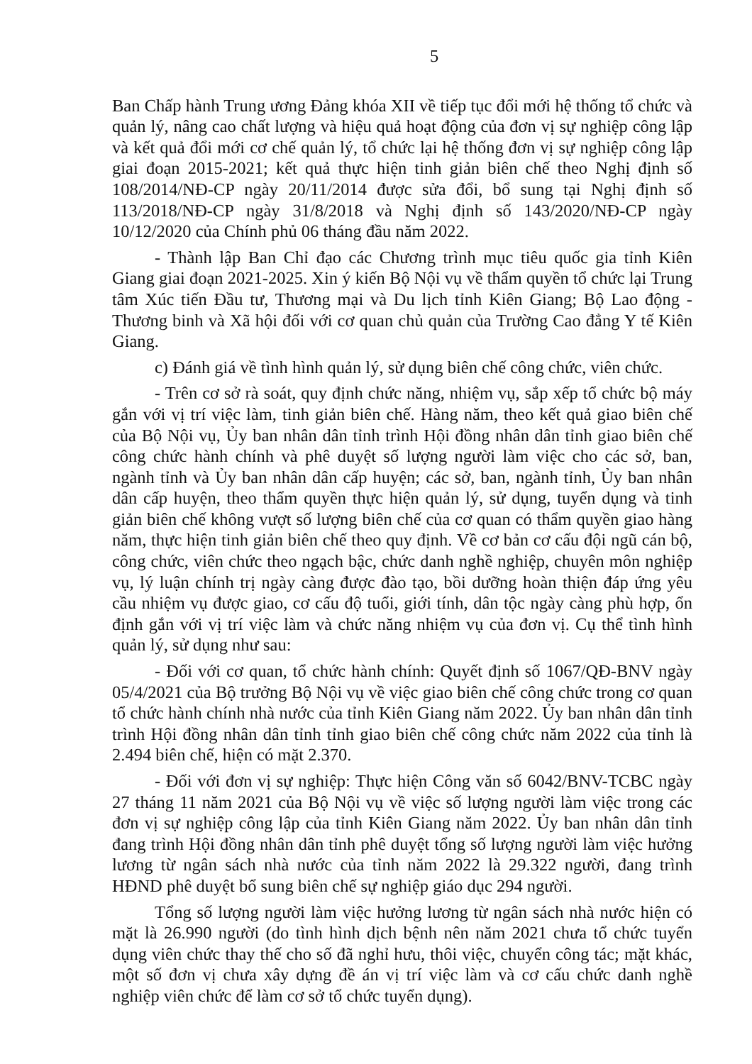5
Ban Chấp hành Trung ương Đảng khóa XII về tiếp tục đổi mới hệ thống tổ chức và quản lý, nâng cao chất lượng và hiệu quả hoạt động của đơn vị sự nghiệp công lập và kết quả đổi mới cơ chế quản lý, tổ chức lại hệ thống đơn vị sự nghiệp công lập giai đoạn 2015-2021; kết quả thực hiện tinh giản biên chế theo Nghị định số 108/2014/NĐ-CP ngày 20/11/2014 được sửa đổi, bổ sung tại Nghị định số 113/2018/NĐ-CP ngày 31/8/2018 và Nghị định số 143/2020/NĐ-CP ngày 10/12/2020 của Chính phủ 06 tháng đầu năm 2022.
- Thành lập Ban Chỉ đạo các Chương trình mục tiêu quốc gia tỉnh Kiên Giang giai đoạn 2021-2025. Xin ý kiến Bộ Nội vụ về thẩm quyền tổ chức lại Trung tâm Xúc tiến Đầu tư, Thương mại và Du lịch tỉnh Kiên Giang; Bộ Lao động - Thương binh và Xã hội đối với cơ quan chủ quản của Trường Cao đẳng Y tế Kiên Giang.
c) Đánh giá về tình hình quản lý, sử dụng biên chế công chức, viên chức.
- Trên cơ sở rà soát, quy định chức năng, nhiệm vụ, sắp xếp tổ chức bộ máy gắn với vị trí việc làm, tinh giản biên chế. Hàng năm, theo kết quả giao biên chế của Bộ Nội vụ, Ủy ban nhân dân tỉnh trình Hội đồng nhân dân tỉnh giao biên chế công chức hành chính và phê duyệt số lượng người làm việc cho các sở, ban, ngành tỉnh và Ủy ban nhân dân cấp huyện; các sở, ban, ngành tỉnh, Ủy ban nhân dân cấp huyện, theo thẩm quyền thực hiện quản lý, sử dụng, tuyển dụng và tinh giản biên chế không vượt số lượng biên chế của cơ quan có thẩm quyền giao hàng năm, thực hiện tinh giản biên chế theo quy định. Về cơ bản cơ cấu đội ngũ cán bộ, công chức, viên chức theo ngạch bậc, chức danh nghề nghiệp, chuyên môn nghiệp vụ, lý luận chính trị ngày càng được đào tạo, bồi dưỡng hoàn thiện đáp ứng yêu cầu nhiệm vụ được giao, cơ cấu độ tuổi, giới tính, dân tộc ngày càng phù hợp, ổn định gắn với vị trí việc làm và chức năng nhiệm vụ của đơn vị. Cụ thể tình hình quản lý, sử dụng như sau:
- Đối với cơ quan, tổ chức hành chính: Quyết định số 1067/QĐ-BNV ngày 05/4/2021 của Bộ trưởng Bộ Nội vụ về việc giao biên chế công chức trong cơ quan tổ chức hành chính nhà nước của tỉnh Kiên Giang năm 2022. Ủy ban nhân dân tỉnh trình Hội đồng nhân dân tỉnh tỉnh giao biên chế công chức năm 2022 của tỉnh là 2.494 biên chế, hiện có mặt 2.370.
- Đối với đơn vị sự nghiệp: Thực hiện Công văn số 6042/BNV-TCBC ngày 27 tháng 11 năm 2021 của Bộ Nội vụ về việc số lượng người làm việc trong các đơn vị sự nghiệp công lập của tỉnh Kiên Giang năm 2022. Ủy ban nhân dân tỉnh đang trình Hội đồng nhân dân tỉnh phê duyệt tổng số lượng người làm việc hưởng lương từ ngân sách nhà nước của tỉnh năm 2022 là 29.322 người, đang trình HĐND phê duyệt bổ sung biên chế sự nghiệp giáo dục 294 người.
Tổng số lượng người làm việc hưởng lương từ ngân sách nhà nước hiện có mặt là 26.990 người (do tình hình dịch bệnh nên năm 2021 chưa tổ chức tuyển dụng viên chức thay thế cho số đã nghỉ hưu, thôi việc, chuyển công tác; mặt khác, một số đơn vị chưa xây dựng đề án vị trí việc làm và cơ cấu chức danh nghề nghiệp viên chức để làm cơ sở tổ chức tuyển dụng).